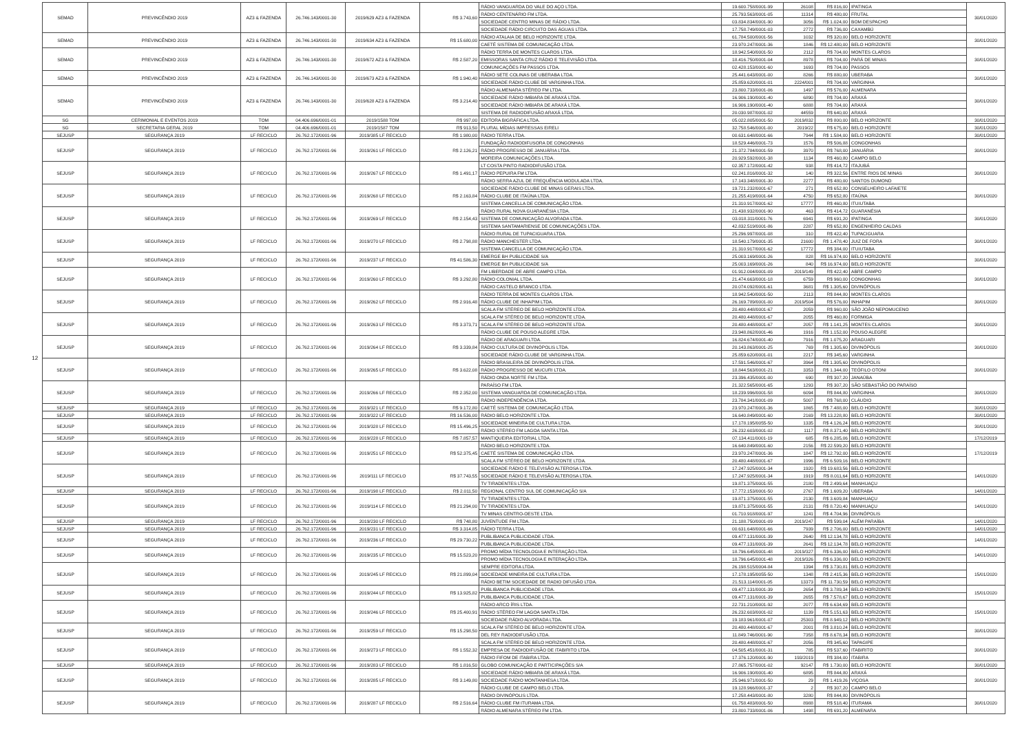| 12 | SEMAD | PREVINCÊNDIO 2019 | AZ3 & FAZENDA | 26.746.143/0001-30 | 2019/629 AZ3 & FAZENDA | R$ 3.743,60 | RÁDIO VANGUARDA DO VALE DO AÇO LTDA. | 19.600.758/0001-99 | 26108 | R$ 816,00 | IPATINGA | 30/01/2020 |
| | | | | | | | RÁDIO CENTENÁRIO FM LTDA. | 25.793.563/0001-05 | 11314 | R$ 480,00 | FRUTAL | |
| | | | | | | | SOCIEDADE CENTRO MINAS DE RÁDIO LTDA. | 03.834.834/0001-90 | 3056 | R$ 1.024,00 | BOM DESPACHO | |
| | | | | | | | SOCIEDADE RÁDIO CIRCUITO DAS ÁGUAS LTDA. | 17.758.749/0001-03 | 2772 | R$ 736,00 | CAXAMBÚ | |
| | SEMAD | PREVINCÊNDIO 2019 | AZ3 & FAZENDA | 26.746.143/0001-30 | 2019/634 AZ3 & FAZENDA | R$ 15.680,00 | RÁDIO ATALAIA DE BELO HORIZONTE LTDA. | 61.784.500/0001-56 | 1032 | R$ 320,00 | BELO HORIZONTE | 30/01/2020 |
| | | | | | | | CAETÉ SISTEMA DE COMUNICAÇÃO LTDA. | 23.970.247/0001-36 | 1846 | R$ 12.480,00 | BELO HORIZONTE | |
| | SEMAD | PREVINCÊNDIO 2019 | AZ3 & FAZENDA | 26.746.143/0001-30 | 2019/672 AZ3 & FAZENDA | R$ 2.587,20 | RÁDIO TERRA DE MONTES CLAROS LTDA. | 18.942.540/0001-50 | 2112 | R$ 704,00 | MONTES CLAROS | 30/01/2020 |
| | | | | | | | EMISSORAS SANTA CRUZ RÁDIO E TELEVISÃO LTDA. | 18.416.750/0001-04 | 8978 | R$ 704,00 | PARÁ DE MINAS | |
| | | | | | | | COMUNICAÇÕES FM PASSOS LTDA. | 02.428.153/0001-60 | 1693 | R$ 704,00 | PASSOS | |
| | SEMAD | PREVINCÊNDIO 2019 | AZ3 & FAZENDA | 26.746.143/0001-30 | 2019/673 AZ3 & FAZENDA | R$ 1.940,40 | RÁDIO SETE COLINAS DE UBERABA LTDA. | 25.441.643/0001-00 | 8266 | R$ 880,00 | UBERABA | 30/01/2020 |
| | | | | | | | SOCIEDADE RÁDIO CLUBE DE VARGINHA LTDA. | 25.859.620/0001-01 | 2224/001 | R$ 704,00 | VARGINHA | |
| | SEMAD | PREVINCÊNDIO 2019 | AZ3 & FAZENDA | 26.746.143/0001-30 | 2019/628 AZ3 & FAZENDA | R$ 3.214,40 | RÁDIO ALMENARA STÉREO FM LTDA. | 23.800.733/0001-06 | 1497 | R$ 576,00 | ALMENARA | 30/01/2020 |
| | | | | | | | SOCIEDADE RÁDIO IMBIARA DE ARAXÁ LTDA. | 16.906.190/0001-40 | 6890 | R$ 704,00 | ARAXÁ | |
| | | | | | | | SOCIEDADE RÁDIO IMBIARA DE ARAXÁ LTDA. | 16.906.190/0001-40 | 6888 | R$ 704,00 | ARAXÁ | |
| | | | | | | | SISTEMA DE RADIODIFUSÃO ARAXÁ LTDA. | 20.030.987/0001-02 | 44559 | R$ 640,00 | ARAXÁ | |
| | SG | CERIMONIAL E EVENTOS 2019 | TOM | 04.406.696/0001-01 | 2019/1588 TOM | R$ 997,00 | EDITORA BIGRÁFICA LTDA. | 05.022.805/0001-50 | 2019/832 | R$ 800,00 | BELO HORIZONTE | 30/01/2020 |
| | SG | SECRETARIA GERAL 2019 | TOM | 04.406.696/0001-01 | 2019/1587 TOM | R$ 913,50 | PLURAL MÍDIAS IMPRESSAS EIRELI | 32.758.546/0001-00 | 2019/22 | R$ 675,00 | BELO HORIZONTE | 30/01/2020 |
| | SEJUSP | SEGURANÇA 2019 | LF RECICLO | 26.762.172/0001-96 | 2019/385 LF RECICLO | R$ 1.980,00 | RÁDIO TERRA LTDA. | 00.631.648/0001-66 | 7944 | R$ 1.584,00 | BELO HORIZONTE | 30/01/2020 |
| | SEJUSP | SEGURANÇA 2019 | LF RECICLO | 26.762.172/0001-96 | 2019/261 LF RECICLO | R$ 2.126,21 | FUNDAÇÃO RADIODIFUSORA DE CONGONHAS | 18.529.446/0001-73 | 1576 | R$ 506,88 | CONGONHAS | 30/01/2020 |
| | | | | | | | RÁDIO PROGRESSO DE JANUÁRIA LTDA. | 21.372.784/0001-59 | 3970 | R$ 768,00 | JANUÁRIA | |
| | | | | | | | MOREIRA COMUNICAÇÕES LTDA. | 20.929.592/0001-38 | 1134 | R$ 460,80 | CAMPO BELO | |
| | SEJUSP | SEGURANÇA 2019 | LF RECICLO | 26.762.172/0001-96 | 2019/267 LF RECICLO | R$ 1.491,17 | LT COSTA PINTO RADIODIFUSÃO LTDA. | 02.357.172/0001-42 | 938 | R$ 414,72 | ITAJUBÁ | 30/01/2020 |
| | | | | | | | RÁDIO PEPUIRA FM LTDA. | 02.241.816/0001-32 | 140 | R$ 322,56 | ENTRE RIOS DE MINAS | |
| | | | | | | | RÁDIO SERRA AZUL DE FREQUÊNCIA MODULADA LTDA, | 17.143.348/0001-30 | 2277 | R$ 480,00 | SANTOS DUMOND | |
| | SEJUSP | SEGURANÇA 2019 | LF RECICLO | 26.762.172/0001-96 | 2019/268 LF RECICLO | R$ 2.163,84 | SOCIEDADE RÁDIO CLUBE DE MINAS GERAIS LTDA. | 19.721.232/0001-67 | 271 | R$ 652,80 | CONSELHEIRO LAFAIETE | 30/01/2020 |
| | | | | | | | RÁDIO CLUBE DE ITAÚNA LTDA. | 21.255.419/0001-64 | 4750 | R$ 652,80 | ITAÚNA | |
| | | | | | | | SISTEMA CANCELLA DE COMUNICAÇÃO LTDA. | 21.310.917/0001-62 | 17777 | R$ 460,80 | ITUIUTABA | |
| | SEJUSP | SEGURANÇA 2019 | LF RECICLO | 26.762.172/0001-96 | 2019/269 LF RECICLO | R$ 2.154,43 | RÁDIO RURAL NOVA GUARANÉSIA LTDA. | 21.438.932/0001-90 | 463 | R$ 414,72 | GUARANÉSIA | 30/01/2020 |
| | | | | | | | SISTEMA DE COMUNICAÇÃO ALVORADA LTDA. | 03.018.311/0001-76 | 6941 | R$ 691,20 | IPATINGA | |
| | | | | | | | SISTEMA SANTAMARIENSE DE COMUNICAÇÕES LTDA. | 42.832.519/0001-86 | 2287 | R$ 652,80 | ENGENHEIRO CALDAS | |
| | SEJUSP | SEGURANÇA 2019 | LF RECICLO | 26.762.172/0001-96 | 2019/270 LF RECICLO | R$ 2.798,88 | RÁDIO RURAL DE TUPACIGUARA LTDA. | 25.296.997/0001-08 | 310 | R$ 422,40 | TUPACIGUARA | 30/01/2020 |
| | | | | | | | RÁDIO MANCHESTER LTDA. | 18.540.179/0001-35 | 21600 | R$ 1.478,40 | JUIZ DE FORA | |
| | | | | | | | SISTEMA CANCELLA DE COMUNICAÇÃO LTDA. | 21.310.917/0001-62 | 17772 | R$ 384,00 | ITUIUTABA | |
| | SEJUSP | SEGURANÇA 2019 | LF RECICLO | 26.762.172/0001-96 | 2019/237 LF RECICLO | R$ 41.586,30 | EMERGE BH PUBLICIDADE S/A | 25.003.169/0001-26 | 828 | R$ 16.974,00 | BELO HORIZONTE | 30/01/2020 |
| | | | | | | | EMERGE BH PUBLICIDADE S/A | 25.003.169/0001-26 | 840 | R$ 16.974,00 | BELO HORIZONTE | |
| | SEJUSP | SEGURANÇA 2019 | LF RECICLO | 26.762.172/0001-96 | 2019/260 LF RECICLO | R$ 3.292,80 | FM LIBERDADE DE ABRE CAMPO LTDA. | 01.912.004/0001-09 | 2019/149 | R$ 422,40 | ABRE CAMPO | 30/01/2020 |
| | | | | | | | RÁDIO COLONIAL LTDA. | 21.474.663/0001-18 | 6759 | R$ 960,00 | CONGONHAS | |
| | | | | | | | RÁDIO CASTELO BRANCO LTDA. | 20.074.092/0001-61 | 3681 | R$ 1.305,60 | DIVINÓPOLIS | |
| | SEJUSP | SEGURANÇA 2019 | LF RECICLO | 26.762.172/0001-96 | 2019/262 LF RECICLO | R$ 2.916,48 | RÁDIO TERRA DE MONTES CLAROS LTDA. | 18.942.540/0001-50 | 2113 | R$ 844,80 | MONTES CLAROS | 30/01/2020 |
| | | | | | | | RÁDIO CLUBE DE INHAPIM LTDA. | 26.169.789/0001-00 | 2019/504 | R$ 576,00 | INHAPIM | |
| | | | | | | | SCALA FM STÉREO DE BELO HORIZONTE LTDA. | 20.480.448/0001-67 | 2059 | R$ 960,00 | SÃO JOÃO NEPOMUCENO | |
| | SEJUSP | SEGURANÇA 2019 | LF RECICLO | 26.762.172/0001-96 | 2019/263 LF RECICLO | R$ 3.373,71 | SCALA FM STÉREO DE BELO HORIZONTE LTDA. | 20.480.448/0001-67 | 2055 | R$ 460,80 | FORMIGA | 30/01/2020 |
| | | | | | | | SCALA FM STÉREO DE BELO HORIZONTE LTDA. | 20.480.448/0001-67 | 2057 | R$ 1.141,25 | MONTES CLAROS | |
| | | | | | | | RÁDIO CLUBE DE POUSO ALEGRE LTDA. | 23.948.862/0001-46 | 1916 | R$ 1.152,00 | POUSO ALEGRE | |
| | SEJUSP | SEGURANÇA 2019 | LF RECICLO | 26.762.172/0001-96 | 2019/264 LF RECICLO | R$ 3.339,84 | RÁDIO DE ARAGUARI LTDA. | 16.824.674/0001-40 | 7916 | R$ 1.075,20 | ARAGUARI | 30/01/2020 |
| | | | | | | | RÁDIO CULTURA DE DIVINÓPOLIS LTDA. | 20.143.863/0001-25 | 769 | R$ 1.305,60 | DIVINÓPOLIS | |
| | | | | | | | SOCIEDADE RÁDIO CLUBE DE VARGINHA LTDA. | 25.859.620/0001-01 | 2217 | R$ 345,60 | VARGINHA | |
| | SEJUSP | SEGURANÇA 2019 | LF RECICLO | 26.762.172/0001-96 | 2019/265 LF RECICLO | R$ 3.622,08 | RÁDIO BRASILEIRA DE DIVINÓPOLIS LTDA. | 17.591.546/0001-67 | 3964 | R$ 1.305,60 | DIVINÓPOLIS | 30/01/2020 |
| | | | | | | | RÁDIO PROGRESSO DE MUCURI LTDA. | 18.844.563/0001-21 | 3353 | R$ 1.344,00 | TEÓFILO OTONI | |
| | | | | | | | RÁDIO ONDA NORTE FM LTDA. | 23.396.435/0001-00 | 690 | R$ 307,20 | JANAÚBA | |
| | SEJUSP | SEGURANÇA 2019 | LF RECICLO | 26.762.172/0001-96 | 2019/266 LF RECICLO | R$ 2.352,00 | PARAÍSO FM LTDA. | 21.322.565/0001-65 | 1293 | R$ 307,20 | SÃO SEBASTIÃO DO PARAÍSO | 30/01/2020 |
| | | | | | | | SISTEMA VANGUARDA DE COMUNICAÇÃO LTDA. | 18.239.996/0001-58 | 6094 | R$ 844,80 | VARGINHA | |
| | | | | | | | RÁDIO INDEPENDÊNCIA LTDA. | 23.784.341/0001-09 | 5007 | R$ 768,00 | CLÁUDIO | |
| | SEJUSP | SEGURANÇA 2019 | LF RECICLO | 26.762.172/0001-96 | 2019/321 LF RECICLO | R$ 9.172,80 | CAETÉ SISTEMA DE COMUNICAÇÃO LTDA. | 23.970.247/0001-36 | 1865 | R$ 7.488,00 | BELO HORIZONTE | 30/01/2020 |
| | SEJUSP | SEGURANÇA 2019 | LF RECICLO | 26.762.172/0001-96 | 2019/322 LF RECICLO | R$ 16.536,00 | RÁDIO BELO HORIZONTE LTDA. | 16.640.849/0001-60 | 2169 | R$ 13.228,80 | BELO HORIZONTE | 30/01/2020 |
| | SEJUSP | SEGURANÇA 2019 | LF RECICLO | 26.762.172/0001-96 | 2019/328 LF RECICLO | R$ 15.496,25 | SOCIEDADE MINEIRA DE CULTURA LTDA. | 17.178.195/0055-50 | 1335 | R$ 4.126,24 | BELO HORIZONTE | 30/01/2020 |
| | | | | | | | RÁDIO STÉREO FM LAGOA SANTA LTDA. | 26.232.603/0001-02 | 1117 | R$ 8.371,40 | BELO HORIZONTE | |
| | SEJUSP | SEGURANÇA 2019 | LF RECICLO | 26.762.172/0001-96 | 2019/228 LF RECICLO | R$ 7.857,57 | MANTIQUEIRA EDITORIAL LTDA. | 07.134.411/0001-19 | 685 | R$ 6.285,06 | BELO HORIZONTE | 17/12/2019 |
| | SEJUSP | SEGURANÇA 2019 | LF RECICLO | 26.762.172/0001-96 | 2019/251 LF RECICLO | R$ 52.375,45 | RÁDIO BELO HORIZONTE LTDA. | 16.640.849/0001-60 | 2156 | R$ 22.599,20 | BELO HORIZONTE | 17/12/2019 |
| | | | | | | | CAETÉ SISTEMA DE COMUNICAÇÃO LTDA. | 23.970.247/0001-36 | 1847 | R$ 12.792,00 | BELO HORIZONTE | |
| | | | | | | | SCALA FM STÉREO DE BELO HORIZONTE LTDA. | 20.480.448/0001-67 | 1996 | R$ 6.509,16 | BELO HORIZONTE | |
| | SEJUSP | SEGURANÇA 2019 | LF RECICLO | 26.762.172/0001-96 | 2019/111 LF RECICLO | R$ 37.743,55 | SOCIEDADE RÁDIO E TELEVISÃO ALTEROSA LTDA. | 17.247.925/0001-34 | 1920 | R$ 19.683,56 | BELO HORIZONTE | 14/01/2020 |
| | | | | | | | SOCIEDADE RÁDIO E TELEVISÃO ALTEROSA LTDA. | 17.247.925/0001-34 | 1919 | R$ 8.011,64 | BELO HORIZONTE | |
| | | | | | | | TV TIRADENTES LTDA. | 19.871.375/0001-55 | 2180 | R$ 2.499,64 | MANHUAÇU | |
| | SEJUSP | SEGURANÇA 2019 | LF RECICLO | 26.762.172/0001-96 | 2019/198 LF RECICLO | R$ 2.011,50 | REGIONAL CENTRO SUL DE COMUNICAÇÃO S/A | 17.772.153/0001-50 | 2767 | R$ 1.609,20 | UBERABA | 14/01/2020 |
| | SEJUSP | SEGURANÇA 2019 | LF RECICLO | 26.762.172/0001-96 | 2019/114 LF RECICLO | R$ 21.294,00 | TV TIRADENTES LTDA. | 19.871.375/0001-55 | 2130 | R$ 3.609,84 | MANHUAÇU | 14/01/2020 |
| | | | | | | | TV TIRADENTES LTDA. | 19.871.375/0001-55 | 2131 | R$ 8.720,40 | MANHUAÇU | |
| | | | | | | | TV MINAS CENTRO-OESTE LTDA. | 01.710.918/0001-97 | 1241 | R$ 4.704,96 | DIVINÓPOLIS | |
| | SEJUSP | SEGURANÇA 2019 | LF RECICLO | 26.762.172/0001-96 | 2019/230 LF RECICLO | R$ 748,80 | JUVENTUDE FM LTDA. | 21.188.750/0001-09 | 2019/247 | R$ 599,04 | ALÉM PARAÍBA | 14/01/2020 |
| | SEJUSP | SEGURANÇA 2019 | LF RECICLO | 26.762.172/0001-96 | 2019/231 LF RECICLO | R$ 3.314,85 | RÁDIO TERRA LTDA. | 00.631.648/0001-66 | 7939 | R$ 2.706,00 | BELO HORIZONTE | 14/01/2020 |
| | SEJUSP | SEGURANÇA 2019 | LF RECICLO | 26.762.172/0001-96 | 2019/236 LF RECICLO | R$ 29.730,22 | PUBLIBANCA PUBLICIDADE LTDA. | 09.477.131/0001-39 | 2640 | R$ 12.134,78 | BELO HORIZONTE | 14/01/2020 |
| | | | | | | | PUBLIBANCA PUBLICIDADE LTDA. | 09.477.131/0001-39 | 2641 | R$ 12.134,78 | BELO HORIZONTE | |
| | SEJUSP | SEGURANÇA 2019 | LF RECICLO | 26.762.172/0001-96 | 2019/235 LF RECICLO | R$ 15.523,20 | PROMO MÍDIA TECNOLOGIA E INTERAÇÃO LTDA. | 18.796.645/0001-48 | 2019/327 | R$ 6.336,00 | BELO HORIZONTE | 14/01/2020 |
| | | | | | | | PROMO MÍDIA TECNOLOGIA E INTERAÇÃO LTDA. | 18.796.645/0001-48 | 2019/326 | R$ 6.336,00 | BELO HORIZONTE | |
| | SEJUSP | SEGURANÇA 2019 | LF RECICLO | 26.762.172/0001-96 | 2019/245 LF RECICLO | R$ 21.899,04 | SEMPRE EDITORA LTDA. | 26.198.515/0004-84 | 1394 | R$ 3.730,81 | BELO HORIZONTE | 15/01/2020 |
| | | | | | | | SOCIEDADE MINEIRA DE CULTURA LTDA. | 17.178.195/0055-50 | 1348 | R$ 2.415,36 | BELO HORIZONTE | |
| | | | | | | | RÁDIO BETIM SOCIEDADE DE RADIO DIFUSÃO LTDA. | 21.513.114/0001-05 | 13373 | R$ 11.730,59 | BELO HORIZONTE | |
| | SEJUSP | SEGURANÇA 2019 | LF RECICLO | 26.762.172/0001-96 | 2019/244 LF RECICLO | R$ 13.925,82 | PUBLIBANCA PUBLICIDADE LTDA. | 09.477.131/0001-39 | 2654 | R$ 3.789,34 | BELO HORIZONTE | 15/01/2020 |
| | | | | | | | PUBLIBANCA PUBLICIDADE LTDA. | 09.477.131/0001-39 | 2655 | R$ 7.578,67 | BELO HORIZONTE | |
| | SEJUSP | SEGURANÇA 2019 | LF RECICLO | 26.762.172/0001-96 | 2019/246 LF RECICLO | R$ 25.400,91 | RÁDIO ARCO ÍRIS LTDA. | 22.731.210/0001-92 | 2077 | R$ 6.634,69 | BELO HORIZONTE | 15/01/2020 |
| | | | | | | | RÁDIO STÉREO FM LAGOA SANTA LTDA. | 26.232.603/0001-02 | 1139 | R$ 5.151,63 | BELO HORIZONTE | |
| | | | | | | | SOCIEDADE RÁDIO ALVORADA LTDA. | 19.183.961/0001-07 | 25303 | R$ 8.949,12 | BELO HORIZONTE | |
| | SEJUSP | SEGURANÇA 2019 | LF RECICLO | 26.762.172/0001-96 | 2019/259 LF RECICLO | R$ 15.298,50 | SCALA FM STÉREO DE BELO HORIZONTE LTDA. | 20.480.448/0001-67 | 2001 | R$ 3.810,24 | BELO HORIZONTE | 30/01/2020 |
| | | | | | | | DEL REY RADIODIFUSÃO LTDA. | 11.849.746/0001-90 | 7358 | R$ 8.678,34 | BELO HORIZONTE | |
| | SEJUSP | SEGURANÇA 2019 | LF RECICLO | 26.762.172/0001-96 | 2019/273 LF RECICLO | R$ 1.552,32 | SCALA FM STÉREO DE BELO HORIZONTE LTDA. | 20.480.448/0001-67 | 2056 | R$ 345,60 | TAPAGIPE | 30/01/2020 |
| | | | | | | | EMPRESA DE RADIODIFUSÃO DE ITABIRITO LTDA. | 04.505.451/0001-31 | 785 | R$ 537,60 | ITABIRITO | |
| | | | | | | | RÁDIO FIFOM DE ITABIRA LTDA. | 17.376.120/0001-90 | 193/2019 | R$ 384,00 | ITABIRA | |
| | SEJUSP | SEGURANÇA 2019 | LF RECICLO | 26.762.172/0001-96 | 2019/283 LF RECICLO | R$ 1.816,50 | GLOBO COMUNICAÇÃO E PARTICIPAÇÕES S/A | 27.865.757/0001-02 | 92147 | R$ 1.730,00 | BELO HORIZONTE | 30/01/2020 |
| | SEJUSP | SEGURANÇA 2019 | LF RECICLO | 26.762.172/0001-96 | 2019/285 LF RECICLO | R$ 3.149,80 | SOCIEDADE RÁDIO IMBIARA DE ARAXÁ LTDA. | 16.906.190/0001-40 | 6895 | R$ 844,80 | ARAXÁ | 30/01/2020 |
| | | | | | | | SOCIEDADE RÁDIO MONTANHESA LTDA. | 25.946.971/0001-50 | 29 | R$ 1.419,26 | VIÇOSA | |
| | | | | | | | RÁDIO CLUBE DE CAMPO BELO LTDA. | 19.128.966/0001-37 | 2 | R$ 307,20 | CAMPO BELO | |
| | SEJUSP | SEGURANÇA 2019 | LF RECICLO | 26.762.172/0001-96 | 2019/287 LF RECICLO | R$ 2.516,64 | RÁDIO DIVINÓPOLIS LTDA. | 17.258.443/0001-80 | 3280 | R$ 844,80 | DIVINÓPOLIS | 30/01/2020 |
| | | | | | | | RÁDIO CLUBE FM ITURAMA LTDA. | 01.758.483/0001-50 | 8988 | R$ 518,40 | ITURAMA | |
| | | | | | | | RÁDIO ALMENARA STÉREO FM LTDA. | 23.800.733/0001-06 | 1498 | R$ 691,20 | ALMENARA | |